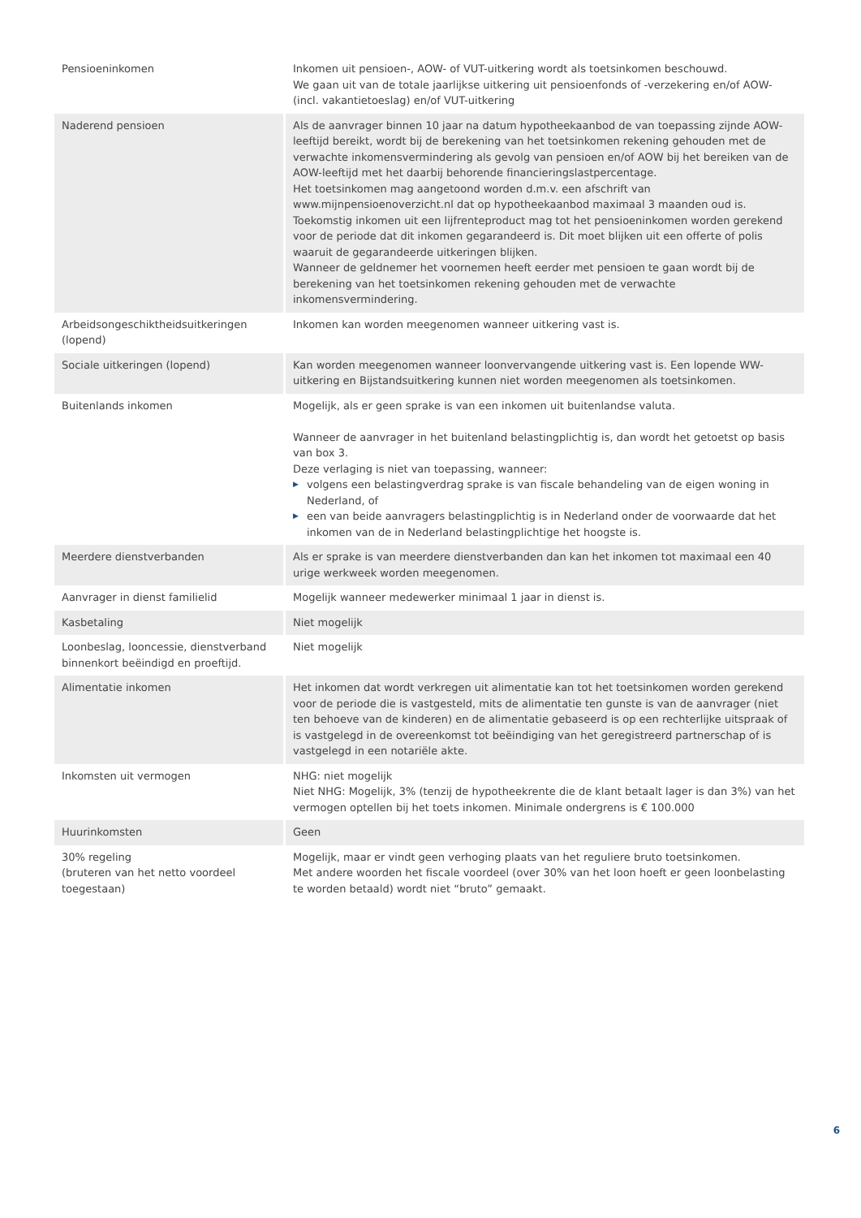| Pensioeninkomen | Inkomen uit pensioen-, AOW- of VUT-uitkering wordt als toetsinkomen beschouwd. We gaan uit van de totale jaarlijkse uitkering uit pensioenfonds of -verzekering en/of AOW- (incl. vakantietoeslag) en/of VUT-uitkering |
| Naderend pensioen | Als de aanvrager binnen 10 jaar na datum hypotheekaanbod de van toepassing zijnde AOW-leeftijd bereikt, wordt bij de berekening van het toetsinkomen rekening gehouden met de verwachte inkomensvermindering als gevolg van pensioen en/of AOW bij het bereiken van de AOW-leeftijd met het daarbij behorende financieringslastpercentage. Het toetsinkomen mag aangetoond worden d.m.v. een afschrift van www.mijnpensioenoverzicht.nl dat op hypotheekaanbod maximaal 3 maanden oud is. Toekomstig inkomen uit een lijfrenteproduct mag tot het pensioeninkomen worden gerekend voor de periode dat dit inkomen gegarandeerd is. Dit moet blijken uit een offerte of polis waaruit de gegarandeerde uitkeringen blijken. Wanneer de geldnemer het voornemen heeft eerder met pensioen te gaan wordt bij de berekening van het toetsinkomen rekening gehouden met de verwachte inkomensvermindering. |
| Arbeidsongeschiktheidsuitkeringen (lopend) | Inkomen kan worden meegenomen wanneer uitkering vast is. |
| Sociale uitkeringen (lopend) | Kan worden meegenomen wanneer loonvervangende uitkering vast is. Een lopende WW-uitkering en Bijstandsuitkering kunnen niet worden meegenomen als toetsinkomen. |
| Buitenlands inkomen | Mogelijk, als er geen sprake is van een inkomen uit buitenlandse valuta. Wanneer de aanvrager in het buitenland belastingplichtig is, dan wordt het getoetst op basis van box 3. Deze verlaging is niet van toepassing, wanneer: ▶ volgens een belastingverdrag sprake is van fiscale behandeling van de eigen woning in Nederland, of ▶ een van beide aanvragers belastingplichtig is in Nederland onder de voorwaarde dat het inkomen van de in Nederland belastingplichtige het hoogste is. |
| Meerdere dienstverbanden | Als er sprake is van meerdere dienstverbanden dan kan het inkomen tot maximaal een 40 urige werkweek worden meegenomen. |
| Aanvrager in dienst familielid | Mogelijk wanneer medewerker minimaal 1 jaar in dienst is. |
| Kasbetaling | Niet mogelijk |
| Loonbeslag, looncessie, dienstverband binnenkort beëindigd en proeftijd. | Niet mogelijk |
| Alimentatie inkomen | Het inkomen dat wordt verkregen uit alimentatie kan tot het toetsinkomen worden gerekend voor de periode die is vastgesteld, mits de alimentatie ten gunste is van de aanvrager (niet ten behoeve van de kinderen) en de alimentatie gebaseerd is op een rechterlijke uitspraak of is vastgelegd in de overeenkomst tot beëindiging van het geregistreerd partnerschap of is vastgelegd in een notariële akte. |
| Inkomsten uit vermogen | NHG: niet mogelijk Niet NHG: Mogelijk, 3% (tenzij de hypotheekrente die de klant betaalt lager is dan 3%) van het vermogen optellen bij het toets inkomen. Minimale ondergrens is € 100.000 |
| Huurinkomsten | Geen |
| 30% regeling (bruteren van het netto voordeel toegestaan) | Mogelijk, maar er vindt geen verhoging plaats van het reguliere bruto toetsinkomen. Met andere woorden het fiscale voordeel (over 30% van het loon hoeft er geen loonbelasting te worden betaald) wordt niet “bruto” gemaakt. |
6